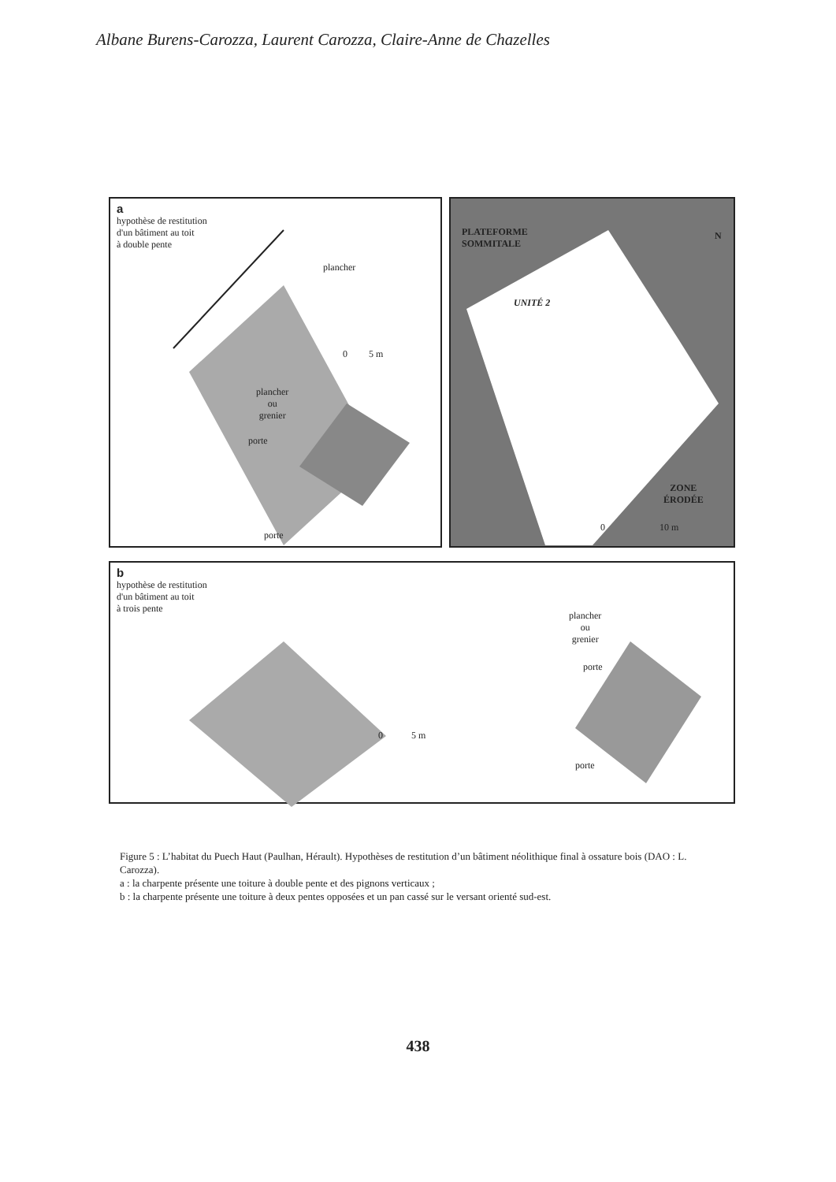Albane Burens-Carozza, Laurent Carozza, Claire-Anne de Chazelles
a
hypothèse de restitution
d'un bâtiment au toit
à double pente
plancher
0 5 m
plancher
ou
grenier
porte
porte
PLATEFORME
SOMMITALE
UNITÉ 2
ZONE
ÉRODÉE
0 10 m
N
b
hypothèse de restitution
d'un bâtiment au toit
à trois pente
0 5 m
plancher
ou
grenier
porte
porte
Figure 5 : L’habitat du Puech Haut (Paulhan, Hérault). Hypothèses de restitution d’un bâtiment néolithique final à ossature bois (DAO : L. Carozza).
a : la charpente présente une toiture à double pente et des pignons verticaux ;
b : la charpente présente une toiture à deux pentes opposées et un pan cassé sur le versant orienté sud-est.
438